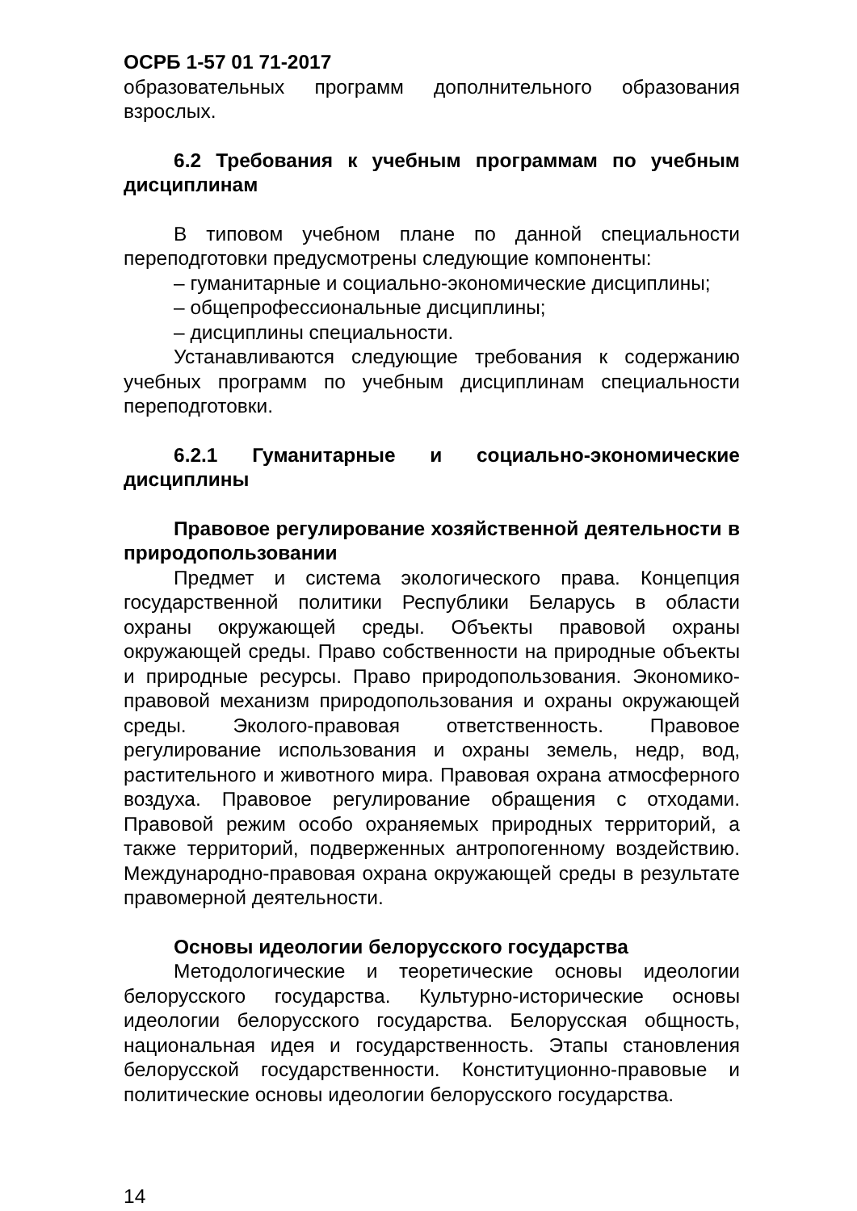ОСРБ 1-57 01 71-2017
образовательных программ дополнительного образования взрослых.
6.2 Требования к учебным программам по учебным дисциплинам
В типовом учебном плане по данной специальности переподготовки предусмотрены следующие компоненты:
– гуманитарные и социально-экономические дисциплины;
– общепрофессиональные дисциплины;
– дисциплины специальности.
Устанавливаются следующие требования к содержанию учебных программ по учебным дисциплинам специальности переподготовки.
6.2.1 Гуманитарные и социально-экономические дисциплины
Правовое регулирование хозяйственной деятельности в природопользовании
Предмет и система экологического права. Концепция государственной политики Республики Беларусь в области охраны окружающей среды. Объекты правовой охраны окружающей среды. Право собственности на природные объекты и природные ресурсы. Право природопользования. Экономико-правовой механизм природопользования и охраны окружающей среды. Эколого-правовая ответственность. Правовое регулирование использования и охраны земель, недр, вод, растительного и животного мира. Правовая охрана атмосферного воздуха. Правовое регулирование обращения с отходами. Правовой режим особо охраняемых природных территорий, а также территорий, подверженных антропогенному воздействию. Международно-правовая охрана окружающей среды в результате правомерной деятельности.
Основы идеологии белорусского государства
Методологические и теоретические основы идеологии белорусского государства. Культурно-исторические основы идеологии белорусского государства. Белорусская общность, национальная идея и государственность. Этапы становления белорусской государственности. Конституционно-правовые и политические основы идеологии белорусского государства.
14